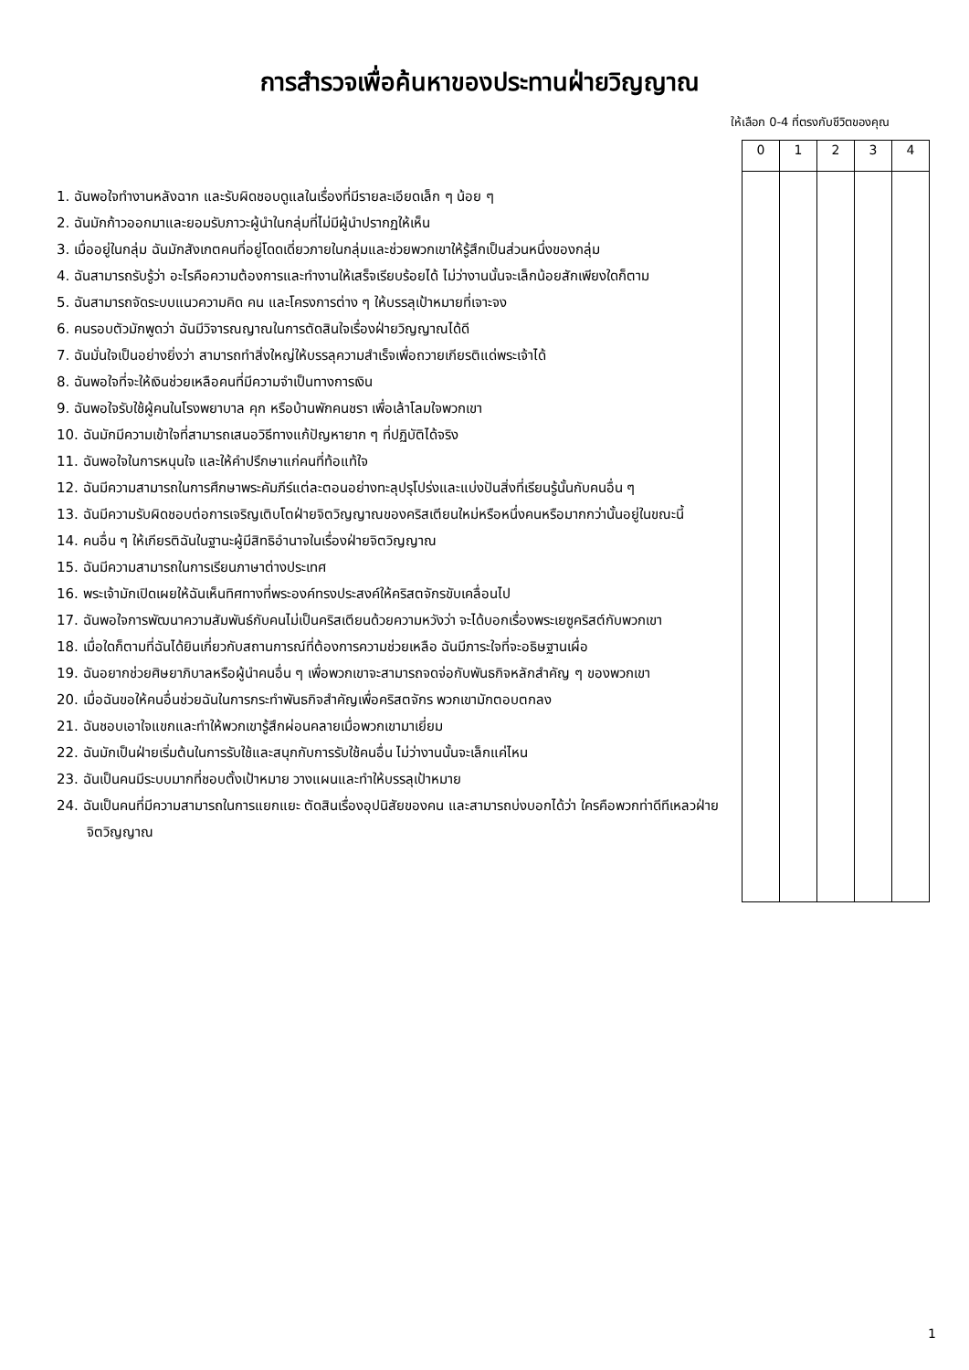การสำรวจเพื่อค้นหาของประทานฝ่ายวิญญาณ
ให้เลือก 0-4 ที่ตรงกับชีวิตของคุณ
| 0 | 1 | 2 | 3 | 4 |
| --- | --- | --- | --- | --- |
1. ฉันพอใจทำงานหลังฉาก และรับผิดชอบดูแลในเรื่องที่มีรายละเอียดเล็ก ๆ น้อย ๆ
2. ฉันมักก้าวออกมาและยอมรับภาวะผู้นำในกลุ่มที่ไม่มีผู้นำปรากฏให้เห็น
3. เมื่ออยู่ในกลุ่ม ฉันมักสังเกตคนที่อยู่โดดเดี่ยวภายในกลุ่มและช่วยพวกเขาให้รู้สึกเป็นส่วนหนึ่งของกลุ่ม
4. ฉันสามารถรับรู้ว่า อะไรคือความต้องการและทำงานให้เสร็จเรียบร้อยได้ ไม่ว่างานนั้นจะเล็กน้อยสักเพียงใดก็ตาม
5. ฉันสามารถจัดระบบแนวความคิด คน และโครงการต่าง ๆ ให้บรรลุเป้าหมายที่เจาะจง
6. คนรอบตัวมักพูดว่า ฉันมีวิจารณญาณในการตัดสินใจเรื่องฝ่ายวิญญาณได้ดี
7. ฉันมั่นใจเป็นอย่างยิ่งว่า สามารถทำสิ่งใหญ่ให้บรรลุความสำเร็จเพื่อถวายเกียรติแด่พระเจ้าได้
8. ฉันพอใจที่จะให้เงินช่วยเหลือคนที่มีความจำเป็นทางการเงิน
9. ฉันพอใจรับใช้ผู้คนในโรงพยาบาล คุก หรือบ้านพักคนชรา เพื่อเล้าโลมใจพวกเขา
10. ฉันมักมีความเข้าใจที่สามารถเสนอวิธีทางแก้ปัญหายาก ๆ ที่ปฏิบัติได้จริง
11. ฉันพอใจในการหนุนใจ และให้คำปรึกษาแก่คนที่ท้อแท้ใจ
12. ฉันมีความสามารถในการศึกษาพระคัมภีร์แต่ละตอนอย่างทะลุปรุโปร่งและแบ่งปันสิ่งที่เรียนรู้นั้นกับคนอื่น ๆ
13. ฉันมีความรับผิดชอบต่อการเจริญเติบโตฝ่ายจิตวิญญาณของคริสเตียนใหม่หรือหนึ่งคนหรือมากกว่านั้นอยู่ในขณะนี้
14. คนอื่น ๆ ให้เกียรติฉันในฐานะผู้มีสิทธิอำนาจในเรื่องฝ่ายจิตวิญญาณ
15. ฉันมีความสามารถในการเรียนภาษาต่างประเทศ
16. พระเจ้ามักเปิดเผยให้ฉันเห็นทิศทางที่พระองค์ทรงประสงค์ให้คริสตจักรขับเคลื่อนไป
17. ฉันพอใจการพัฒนาความสัมพันธ์กับคนไม่เป็นคริสเตียนด้วยความหวังว่า จะได้บอกเรื่องพระเยซูคริสต์กับพวกเขา
18. เมื่อใดก็ตามที่ฉันได้ยินเกี่ยวกับสถานการณ์ที่ต้องการความช่วยเหลือ ฉันมีภาระใจที่จะอธิษฐานเผื่อ
19. ฉันอยากช่วยศิษยาภิบาลหรือผู้นำคนอื่น ๆ เพื่อพวกเขาจะสามารถจดจ่อกับพันธกิจหลักสำคัญ ๆ ของพวกเขา
20. เมื่อฉันขอให้คนอื่นช่วยฉันในการกระทำพันธกิจสำคัญเพื่อคริสตจักร พวกเขามักตอบตกลง
21. ฉันชอบเอาใจแขกและทำให้พวกเขารู้สึกผ่อนคลายเมื่อพวกเขามาเยี่ยม
22. ฉันมักเป็นฝ่ายเริ่มต้นในการรับใช้และสนุกกับการรับใช้คนอื่น ไม่ว่างานนั้นจะเล็กแค่ไหน
23. ฉันเป็นคนมีระบบมากที่ชอบตั้งเป้าหมาย วางแผนและทำให้บรรลุเป้าหมาย
24. ฉันเป็นคนที่มีความสามารถในการแยกแยะ ตัดสินเรื่องอุปนิสัยของคน และสามารถบ่งบอกได้ว่า ใครคือพวกท่าดีทีเหลวฝ่ายจิตวิญญาณ
1